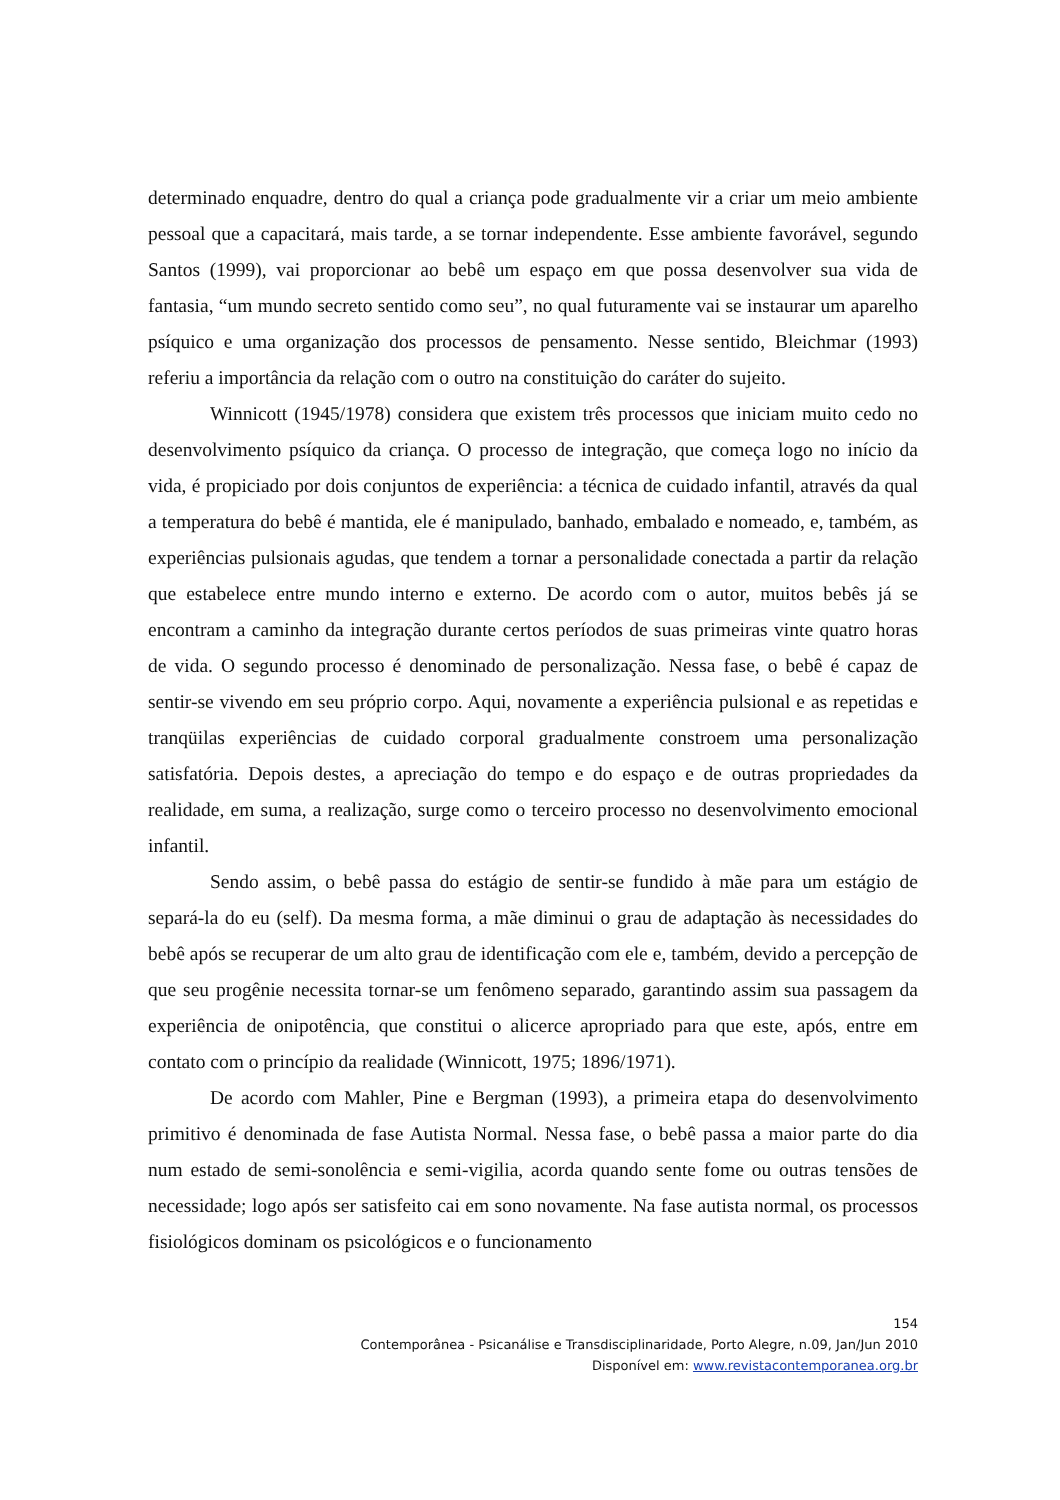determinado enquadre, dentro do qual a criança pode gradualmente vir a criar um meio ambiente pessoal que a capacitará, mais tarde, a se tornar independente. Esse ambiente favorável, segundo Santos (1999), vai proporcionar ao bebê um espaço em que possa desenvolver sua vida de fantasia, “um mundo secreto sentido como seu”, no qual futuramente vai se instaurar um aparelho psíquico e uma organização dos processos de pensamento. Nesse sentido, Bleichmar (1993) referiu a importância da relação com o outro na constituição do caráter do sujeito.
Winnicott (1945/1978) considera que existem três processos que iniciam muito cedo no desenvolvimento psíquico da criança. O processo de integração, que começa logo no início da vida, é propiciado por dois conjuntos de experiência: a técnica de cuidado infantil, através da qual a temperatura do bebê é mantida, ele é manipulado, banhado, embalado e nomeado, e, também, as experiências pulsionais agudas, que tendem a tornar a personalidade conectada a partir da relação que estabelece entre mundo interno e externo. De acordo com o autor, muitos bebês já se encontram a caminho da integração durante certos períodos de suas primeiras vinte quatro horas de vida. O segundo processo é denominado de personalização. Nessa fase, o bebê é capaz de sentir-se vivendo em seu próprio corpo. Aqui, novamente a experiência pulsional e as repetidas e tranqüilas experiências de cuidado corporal gradualmente constroem uma personalização satisfatória. Depois destes, a apreciação do tempo e do espaço e de outras propriedades da realidade, em suma, a realização, surge como o terceiro processo no desenvolvimento emocional infantil.
Sendo assim, o bebê passa do estágio de sentir-se fundido à mãe para um estágio de separá-la do eu (self). Da mesma forma, a mãe diminui o grau de adaptação às necessidades do bebê após se recuperar de um alto grau de identificação com ele e, também, devido a percepção de que seu progênie necessita tornar-se um fenômeno separado, garantindo assim sua passagem da experiência de onipotência, que constitui o alicerce apropriado para que este, após, entre em contato com o princípio da realidade (Winnicott, 1975; 1896/1971).
De acordo com Mahler, Pine e Bergman (1993), a primeira etapa do desenvolvimento primitivo é denominada de fase Autista Normal. Nessa fase, o bebê passa a maior parte do dia num estado de semi-sonolência e semi-vigilia, acorda quando sente fome ou outras tensões de necessidade; logo após ser satisfeito cai em sono novamente. Na fase autista normal, os processos fisiológicos dominam os psicológicos e o funcionamento
154
Contemporânea - Psicanálise e Transdisciplinaridade, Porto Alegre, n.09, Jan/Jun 2010
Disponível em: www.revistacontemporanea.org.br